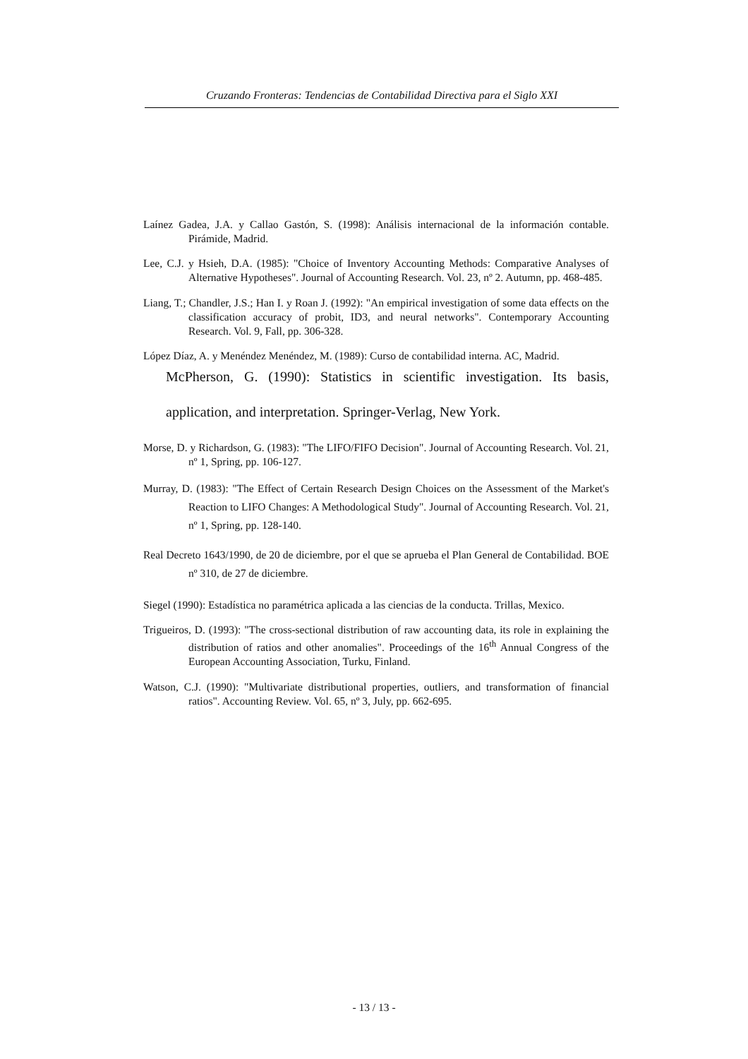Cruzando Fronteras: Tendencias de Contabilidad Directiva para el Siglo XXI
Laínez Gadea, J.A. y Callao Gastón, S. (1998): Análisis internacional de la información contable. Pirámide, Madrid.
Lee, C.J. y Hsieh, D.A. (1985): "Choice of Inventory Accounting Methods: Comparative Analyses of Alternative Hypotheses". Journal of Accounting Research. Vol. 23, nº 2. Autumn, pp. 468-485.
Liang, T.; Chandler, J.S.; Han I. y Roan J. (1992): "An empirical investigation of some data effects on the classification accuracy of probit, ID3, and neural networks". Contemporary Accounting Research. Vol. 9, Fall, pp. 306-328.
López Díaz, A. y Menéndez Menéndez, M. (1989): Curso de contabilidad interna. AC, Madrid.
McPherson, G. (1990): Statistics in scientific investigation. Its basis, application, and interpretation. Springer-Verlag, New York.
Morse, D. y Richardson, G. (1983): "The LIFO/FIFO Decision". Journal of Accounting Research. Vol. 21, nº 1, Spring, pp. 106-127.
Murray, D. (1983): "The Effect of Certain Research Design Choices on the Assessment of the Market's Reaction to LIFO Changes: A Methodological Study". Journal of Accounting Research. Vol. 21, nº 1, Spring, pp. 128-140.
Real Decreto 1643/1990, de 20 de diciembre, por el que se aprueba el Plan General de Contabilidad. BOE nº 310, de 27 de diciembre.
Siegel (1990): Estadística no paramétrica aplicada a las ciencias de la conducta. Trillas, Mexico.
Trigueiros, D. (1993): "The cross-sectional distribution of raw accounting data, its role in explaining the distribution of ratios and other anomalies". Proceedings of the 16<sup>th</sup> Annual Congress of the European Accounting Association, Turku, Finland.
Watson, C.J. (1990): "Multivariate distributional properties, outliers, and transformation of financial ratios". Accounting Review. Vol. 65, nº 3, July, pp. 662-695.
- 13 / 13 -